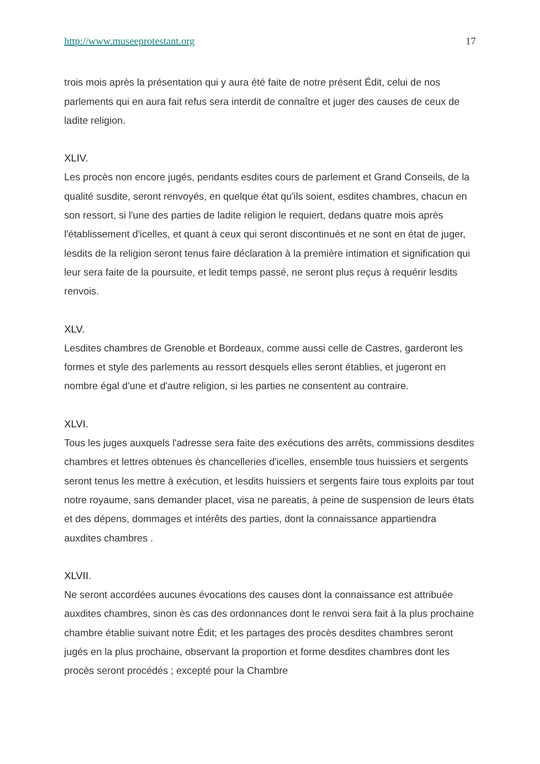http://www.museeprotestant.org 17
trois mois après la présentation qui y aura été faite de notre présent Édit, celui de nos parlements qui en aura fait refus sera interdit de connaître et juger des causes de ceux de ladite religion.
XLIV.
Les procès non encore jugés, pendants esdites cours de parlement et Grand Conseils, de la qualité susdite, seront renvoyés, en quelque état qu'ils soient, esdites chambres, chacun en son ressort, si l'une des parties de ladite religion le requiert, dedans quatre mois après l'établissement d'icelles, et quant à ceux qui seront discontinués et ne sont en état de juger, lesdits de la religion seront tenus faire déclaration à la première intimation et signification qui leur sera faite de la poursuite, et ledit temps passé, ne seront plus reçus à requérir lesdits renvois.
XLV.
Lesdites chambres de Grenoble et Bordeaux, comme aussi celle de Castres, garderont les formes et style des parlements au ressort desquels elles seront établies, et jugeront en nombre égal d'une et d'autre religion, si les parties ne consentent au contraire.
XLVI.
Tous les juges auxquels l'adresse sera faite des exécutions des arrêts, commissions desdites chambres et lettres obtenues ès chancelleries d'icelles, ensemble tous huissiers et sergents seront tenus les mettre à exécution, et lesdits huissiers et sergents faire tous exploits par tout notre royaume, sans demander placet, visa ne pareatis, à peine de suspension de leurs états et des dépens, dommages et intérêts des parties, dont la connaissance appartiendra auxdites chambres .
XLVII.
Ne seront accordées aucunes évocations des causes dont la connaissance est attribuée auxdites chambres, sinon ès cas des ordonnances dont le renvoi sera fait à la plus prochaine chambre établie suivant notre Édit; et les partages des procès desdites chambres seront jugés en la plus prochaine, observant la proportion et forme desdites chambres dont les procès seront procédés ; excepté pour la Chambre